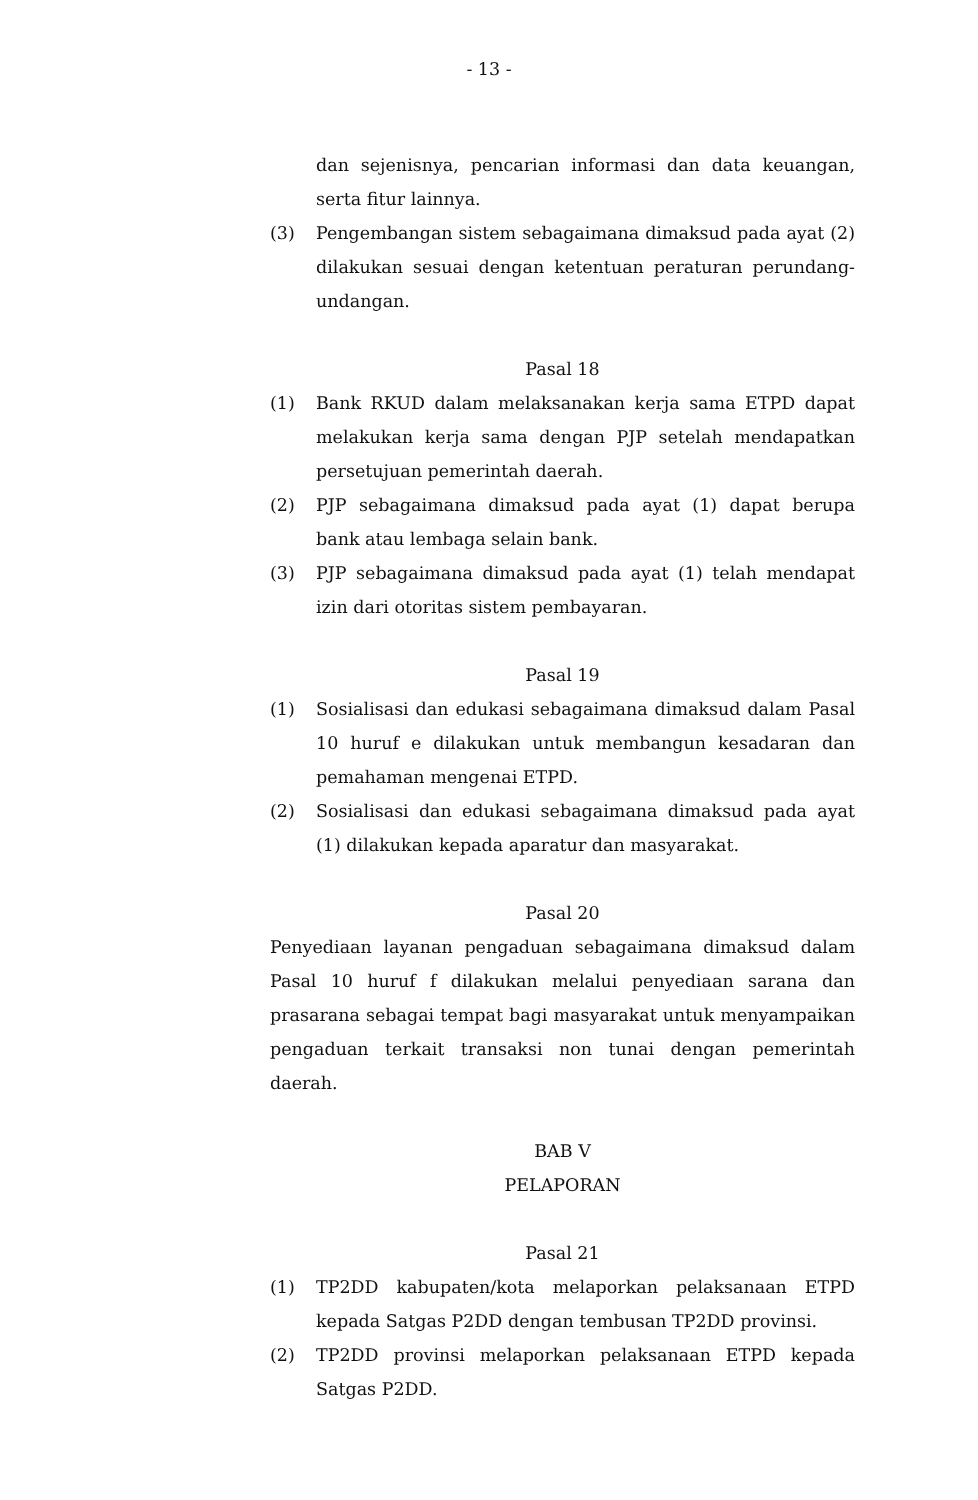- 13 -
dan sejenisnya, pencarian informasi dan data keuangan, serta fitur lainnya.
(3) Pengembangan sistem sebagaimana dimaksud pada ayat (2) dilakukan sesuai dengan ketentuan peraturan perundang-undangan.
Pasal 18
(1) Bank RKUD dalam melaksanakan kerja sama ETPD dapat melakukan kerja sama dengan PJP setelah mendapatkan persetujuan pemerintah daerah.
(2) PJP sebagaimana dimaksud pada ayat (1) dapat berupa bank atau lembaga selain bank.
(3) PJP sebagaimana dimaksud pada ayat (1) telah mendapat izin dari otoritas sistem pembayaran.
Pasal 19
(1) Sosialisasi dan edukasi sebagaimana dimaksud dalam Pasal 10 huruf e dilakukan untuk membangun kesadaran dan pemahaman mengenai ETPD.
(2) Sosialisasi dan edukasi sebagaimana dimaksud pada ayat (1) dilakukan kepada aparatur dan masyarakat.
Pasal 20
Penyediaan layanan pengaduan sebagaimana dimaksud dalam Pasal 10 huruf f dilakukan melalui penyediaan sarana dan prasarana sebagai tempat bagi masyarakat untuk menyampaikan pengaduan terkait transaksi non tunai dengan pemerintah daerah.
BAB V
PELAPORAN
Pasal 21
(1) TP2DD kabupaten/kota melaporkan pelaksanaan ETPD kepada Satgas P2DD dengan tembusan TP2DD provinsi.
(2) TP2DD provinsi melaporkan pelaksanaan ETPD kepada Satgas P2DD.